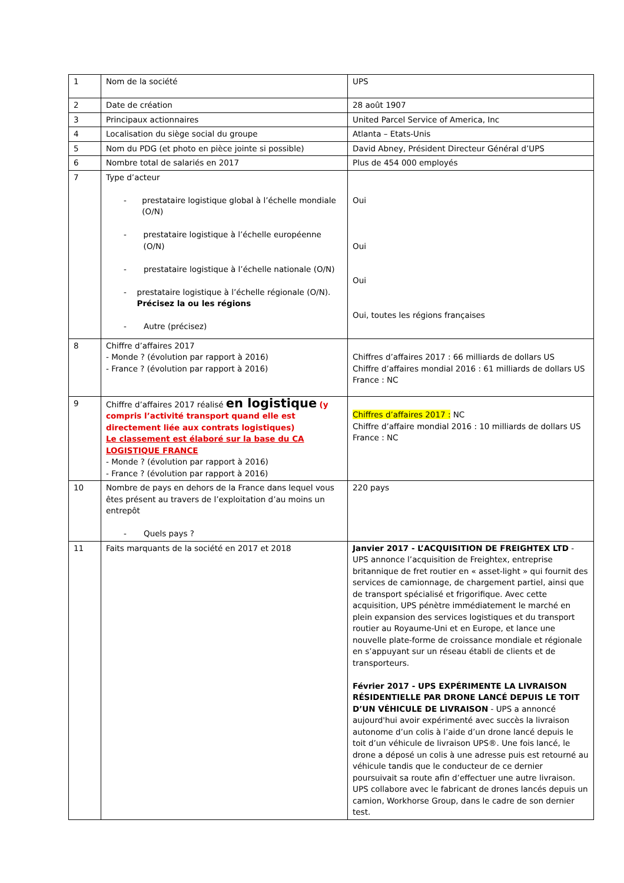| 1 | Nom de la société | UPS |
| 2 | Date de création | 28 août 1907 |
| 3 | Principaux actionnaires | United Parcel Service of America, Inc |
| 4 | Localisation du siège social du groupe | Atlanta – Etats-Unis |
| 5 | Nom du PDG (et photo en pièce jointe si possible) | David Abney, Président Directeur Général d’UPS |
| 6 | Nombre total de salariés en 2017 | Plus de 454 000 employés |
| 7 | Type d’acteur - prestataire logistique global à l’échelle mondiale (O/N) - prestataire logistique à l’échelle européenne (O/N) - prestataire logistique à l’échelle nationale (O/N) - prestataire logistique à l’échelle régionale (O/N). Précisez la ou les régions - Autre (précisez) | Oui Oui Oui Oui, toutes les régions françaises |
| 8 | Chiffre d’affaires 2017 - Monde ? (évolution par rapport à 2016) - France ? (évolution par rapport à 2016) | Chiffres d’affaires 2017 : 66 milliards de dollars US Chiffre d’affaires mondial 2016 : 61 milliards de dollars US France : NC |
| 9 | Chiffre d’affaires 2017 réalisé en logistique (y compris l’activité transport quand elle est directement liée aux contrats logistiques) Le classement est élaboré sur la base du CA LOGISTIQUE FRANCE - Monde ? (évolution par rapport à 2016) - France ? (évolution par rapport à 2016) | Chiffres d’affaires 2017 : NC Chiffre d’affaire mondial 2016 : 10 milliards de dollars US France : NC |
| 10 | Nombre de pays en dehors de la France dans lequel vous êtes présent au travers de l’exploitation d’au moins un entrepôt - Quels pays ? | 220 pays |
| 11 | Faits marquants de la société en 2017 et 2018 | Janvier 2017 - L’ACQUISITION DE FREIGHTEX LTD - UPS annonce l’acquisition de Freightex, entreprise britannique de fret routier en « asset-light » qui fournit des services de camionnage, de chargement partiel, ainsi que de transport spécialisé et frigorifique. Avec cette acquisition, UPS pénètre immédiatement le marché en plein expansion des services logistiques et du transport routier au Royaume-Uni et en Europe, et lance une nouvelle plate-forme de croissance mondiale et régionale en s’appuyant sur un réseau établi de clients et de transporteurs. Février 2017 - UPS EXPÉRIMENTE LA LIVRAISON RÉSIDENTIELLE PAR DRONE LANCÉ DEPUIS LE TOIT D’UN VÉHICULE DE LIVRAISON - UPS a annoncé aujourd'hui avoir expérimenté avec succès la livraison autonome d’un colis à l’aide d’un drone lancé depuis le toit d’un véhicule de livraison UPS®. Une fois lancé, le drone a déposé un colis à une adresse puis est retourné au véhicule tandis que le conducteur de ce dernier poursuivait sa route afin d’effectuer une autre livraison. UPS collabore avec le fabricant de drones lancés depuis un camion, Workhorse Group, dans le cadre de son dernier test. |